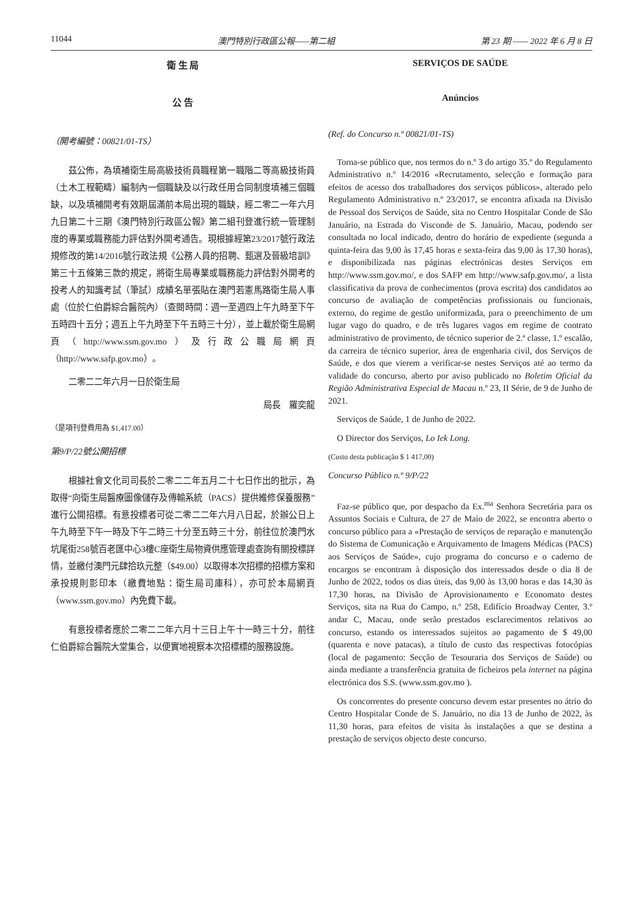11044 澳門特別行政區公報——第二組 第 23 期 —— 2022 年 6 月 8 日
衛 生 局
公 告
（開考編號：00821/01-TS）
茲公佈，為填補衛生局高級技術員職程第一職階二等高級技術員（土木工程範疇）編制內一個職缺及以行政任用合同制度填補三個職缺，以及填補開考有效期屆滿前本局出現的職缺，經二零二一年六月九日第二十三期《澳門特別行政區公報》第二組刊登進行統一管理制度的專業或職務能力評估對外開考通告。現根據經第23/2017號行政法規修改的第14/2016號行政法規《公務人員的招聘、甄選及晉級培訓》第三十五條第三款的規定，將衛生局專業或職務能力評估對外開考的投考人的知識考試（筆試）成績名單張貼在澳門若憲馬路衛生局人事處（位於仁伯爵綜合醫院內）（查閱時間：週一至週四上午九時至下午五時四十五分；週五上午九時至下午五時三十分），並上載於衛生局網頁（http://www.ssm.gov.mo）及行政公職局網頁（http://www.safp.gov.mo）。
二零二二年六月一日於衛生局
局長　羅奕龍
（是項刊登費用為 $1,417.00）
第9/P/22號公開招標
根據社會文化司司長於二零二二年五月二十七日作出的批示，為取得“向衛生局醫療圖像儲存及傳輸系統（PACS）提供維修保養服務”進行公開招標。有意投標者可從二零二二年六月八日起，於辦公日上午九時至下午一時及下午二時三十分至五時三十分，前往位於澳門水坑尾街258號百老匯中心3樓C座衛生局物資供應管理處查詢有關投標詳情，並繳付澳門元肆拾玖元整（$49.00）以取得本次招標的招標方案和承投規則影印本（繳費地點：衛生局司庫科），亦可於本局網頁（www.ssm.gov.mo）內免費下載。
有意投標者應於二零二二年六月十三日上午十一時三十分，前往仁伯爵綜合醫院大堂集合，以便實地視察本次招標標的服務設施。
SERVIÇOS DE SAÚDE
Anúncios
(Ref. do Concurso n.º 00821/01-TS)
Torna-se público que, nos termos do n.º 3 do artigo 35.º do Regulamento Administrativo n.º 14/2016 «Recrutamento, selecção e formação para efeitos de acesso dos trabalhadores dos serviços públicos», alterado pelo Regulamento Administrativo n.º 23/2017, se encontra afixada na Divisão de Pessoal dos Serviços de Saúde, sita no Centro Hospitalar Conde de São Januário, na Estrada do Visconde de S. Januário, Macau, podendo ser consultada no local indicado, dentro do horário de expediente (segunda a quinta-feira das 9,00 às 17,45 horas e sexta-feira das 9,00 às 17,30 horas), e disponibilizada nas páginas electrónicas destes Serviços em http://www.ssm.gov.mo/, e dos SAFP em http://www.safp.gov.mo/, a lista classificativa da prova de conhecimentos (prova escrita) dos candidatos ao concurso de avaliação de competências profissionais ou funcionais, externo, do regime de gestão uniformizada, para o preenchimento de um lugar vago do quadro, e de três lugares vagos em regime de contrato administrativo de provimento, de técnico superior de 2.ª classe, 1.º escalão, da carreira de técnico superior, área de engenharia civil, dos Serviços de Saúde, e dos que vierem a verificar-se nestes Serviços até ao termo da validade do concurso, aberto por aviso publicado no Boletim Oficial da Região Administrativa Especial de Macau n.º 23, II Série, de 9 de Junho de 2021.
Serviços de Saúde, 1 de Junho de 2022.
O Director dos Serviços, Lo Iek Long.
(Custo desta publicação $ 1 417,00)
Concurso Público n.º 9/P/22
Faz-se público que, por despacho da Ex.<sup>ma</sup> Senhora Secretária para os Assuntos Sociais e Cultura, de 27 de Maio de 2022, se encontra aberto o concurso público para a «Prestação de serviços de reparação e manutenção do Sistema de Comunicação e Arquivamento de Imagens Médicas (PACS) aos Serviços de Saúde», cujo programa do concurso e o caderno de encargos se encontram à disposição dos interessados desde o dia 8 de Junho de 2022, todos os dias úteis, das 9,00 às 13,00 horas e das 14,30 às 17,30 horas, na Divisão de Aprovisionamento e Economato destes Serviços, sita na Rua do Campo, n.º 258, Edifício Broadway Center, 3.º andar C, Macau, onde serão prestados esclarecimentos relativos ao concurso, estando os interessados sujeitos ao pagamento de $ 49,00 (quarenta e nove patacas), a título de custo das respectivas fotocópias (local de pagamento: Secção de Tesouraria dos Serviços de Saúde) ou ainda mediante a transferência gratuita de ficheiros pela internet na página electrónica dos S.S. (www.ssm.gov.mo ).
Os concorrentes do presente concurso devem estar presentes no átrio do Centro Hospitalar Conde de S. Januário, no dia 13 de Junho de 2022, às 11,30 horas, para efeitos de visita às instalações a que se destina a prestação de serviços objecto deste concurso.